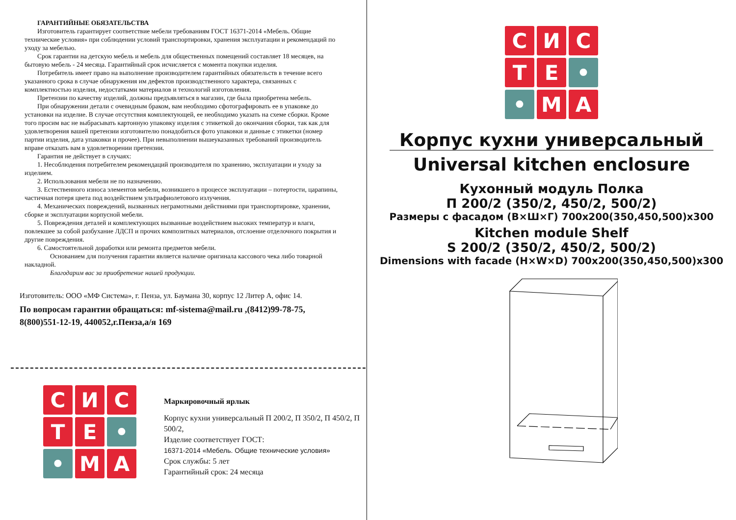ГАРАНТИЙНЫЕ ОБЯЗАТЕЛЬСТВА
Изготовитель гарантирует соответствие мебели требованиям ГОСТ 16371-2014 «Мебель. Общие технические условия» при соблюдении условий транспортировки, хранения эксплуатации и рекомендаций по уходу за мебелью.
Срок гарантии на детскую мебель и мебель для общественных помещений составляет 18 месяцев, на бытовую мебель - 24 месяца. Гарантийный срок исчисляется с момента покупки изделия.
Потребитель имеет право на выполнение производителем гарантийных обязательств в течение всего указанного срока в случае обнаружения им дефектов производственного характера, связанных с комплектностью изделия, недостатками материалов и технологий изготовления.
Претензии по качеству изделий, должны предъявляться в магазин, где была приобретена мебель.
При обнаружении детали с очевидным браком, вам необходимо сфотографировать ее в упаковке до установки на изделие. В случае отсутствия комплектующей, ее необходимо указать на схеме сборки. Кроме того просим вас не выбрасывать картонную упаковку изделия с этикеткой до окончания сборки, так как для удовлетворения вашей претензии изготовителю понадобиться фото упаковки и данные с этикетки (номер партии изделия, дата упаковки и прочее). При невыполнении вышеуказанных требований производитель вправе отказать вам в удовлетворении претензии.
Гарантия не действует в случаях:
1. Несоблюдения потребителем рекомендаций производителя по хранению, эксплуатации и уходу за изделием.
2. Использования мебели не по назначению.
3. Естественного износа элементов мебели, возникшего в процессе эксплуатации – потертости, царапины, частичная потеря цвета под воздействием ультрафиолетового излучения.
4. Механических повреждений, вызванных неграмотными действиями при транспортировке, хранении, сборке и эксплуатации корпусной мебели.
5. Повреждения деталей и комплектующих вызванные воздействием высоких температур и влаги, повлекшее за собой разбухание ЛДСП и прочих композитных материалов, отслоение отделочного покрытия и другие повреждения.
6. Самостоятельной доработки или ремонта предметов мебели.
Основанием для получения гарантии является наличие оригинала кассового чека либо товарной накладной.
Благодарим вас за приобретение нашей продукции.
Изготовитель: ООО «МФ Система», г. Пенза, ул. Баумана 30, корпус 12 Литер А, офис 14.
По вопросам гарантии обращаться: mf-sistema@mail.ru ,(8412)99-78-75, 8(800)551-12-19, 440052,г.Пенза,а/я 169
С
И
С
Т
Е
•
•
М
А
Маркировочный ярлык
Корпус кухни универсальный П 200/2, П 350/2, П 450/2, П 500/2,
Изделие соответствует ГОСТ:
16371-2014 «Мебель. Общие технические условия»
Срок службы: 5 лет
Гарантийный срок: 24 месяца
С
И
С
Т
Е
•
•
М
А
Корпус кухни универсальный
Universal kitchen enclosure
Кухонный модуль Полка
П 200/2 (350/2, 450/2, 500/2)
Размеры с фасадом (В×Ш×Г) 700x200(350,450,500)x300
Kitchen module Shelf
S 200/2 (350/2, 450/2, 500/2)
Dimensions with facade (H×W×D) 700x200(350,450,500)x300